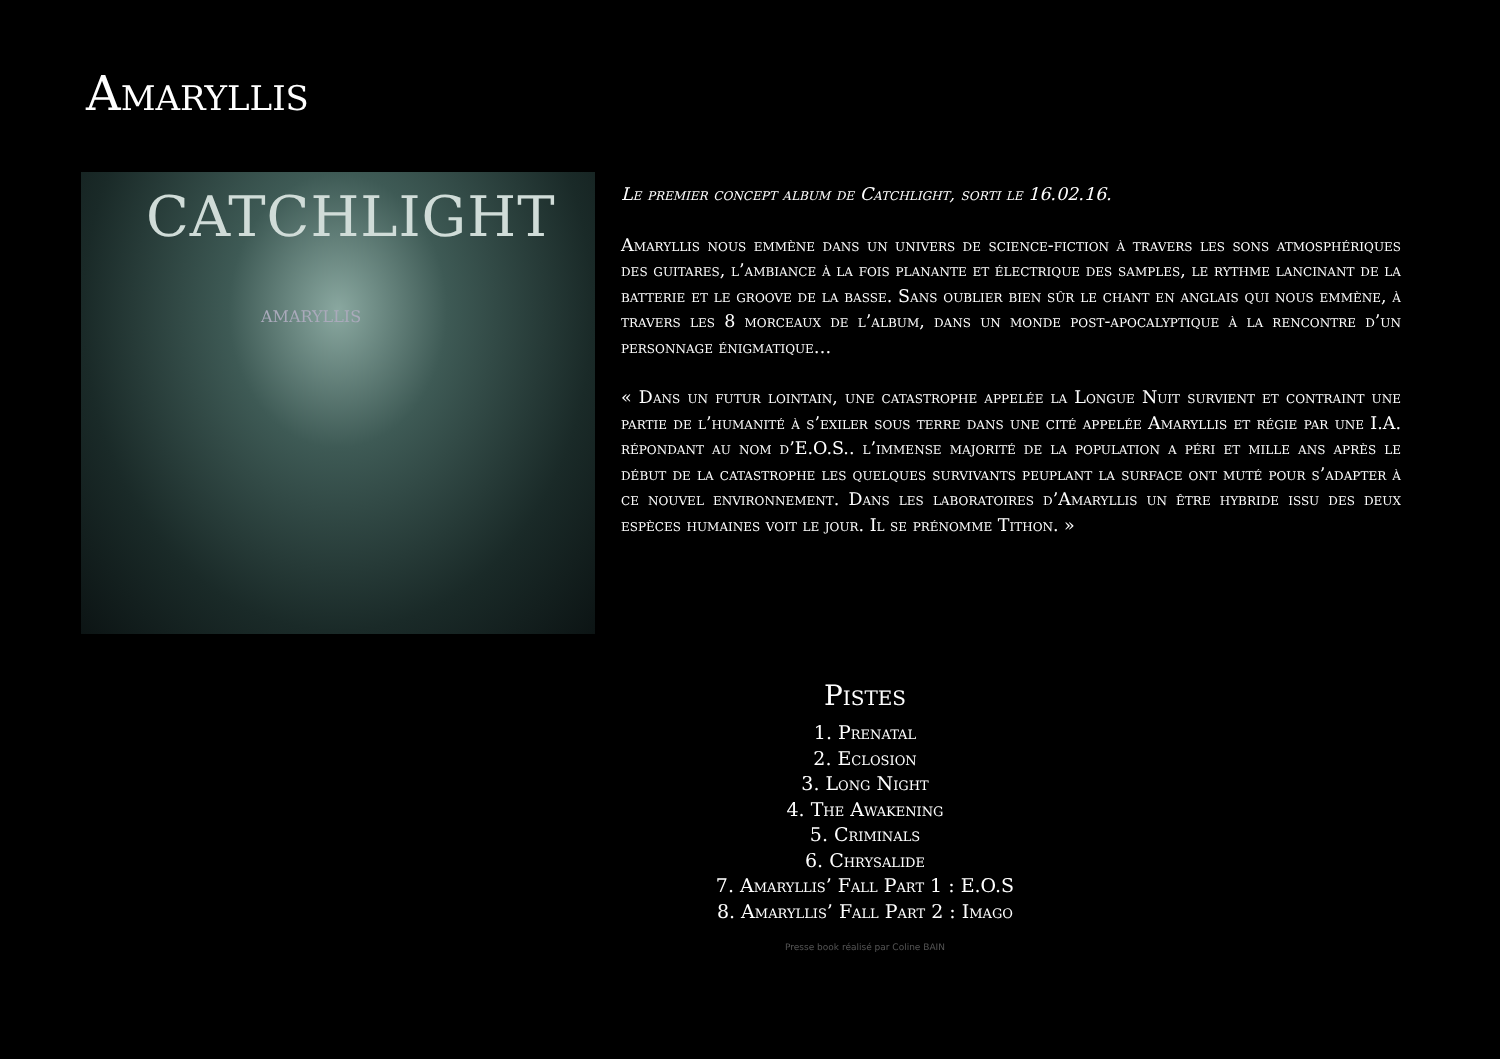Amaryllis
CATCHLIGHT
AMARYLLIS
Le premier concept album de Catchlight, sorti le 16.02.16.
Amaryllis nous emmène dans un univers de science-fiction à travers les sons atmosphériques des guitares, l’ambiance à la fois planante et électrique des samples, le rythme lancinant de la batterie et le groove de la basse. Sans oublier bien sûr le chant en anglais qui nous emmène, à travers les 8 morceaux de l’album, dans un monde post-apocalyptique à la rencontre d’un personnage énigmatique…
« Dans un futur lointain, une catastrophe appelée la Longue Nuit survient et contraint une partie de l’humanité à s’exiler sous terre dans une cité appelée Amaryllis et régie par une I.A. répondant au nom d’E.O.S.. l’immense majorité de la population a péri et mille ans après le début de la catastrophe les quelques survivants peuplant la surface ont muté pour s’adapter à ce nouvel environnement. Dans les laboratoires d’Amaryllis un être hybride issu des deux espèces humaines voit le jour. Il se prénomme Tithon. »
Pistes
1. Prenatal
2. Eclosion
3. Long Night
4. The Awakening
5. Criminals
6. Chrysalide
7. Amaryllis’ Fall Part 1 : E.O.S
8. Amaryllis’ Fall Part 2 : Imago
Presse book réalisé par Coline BAIN